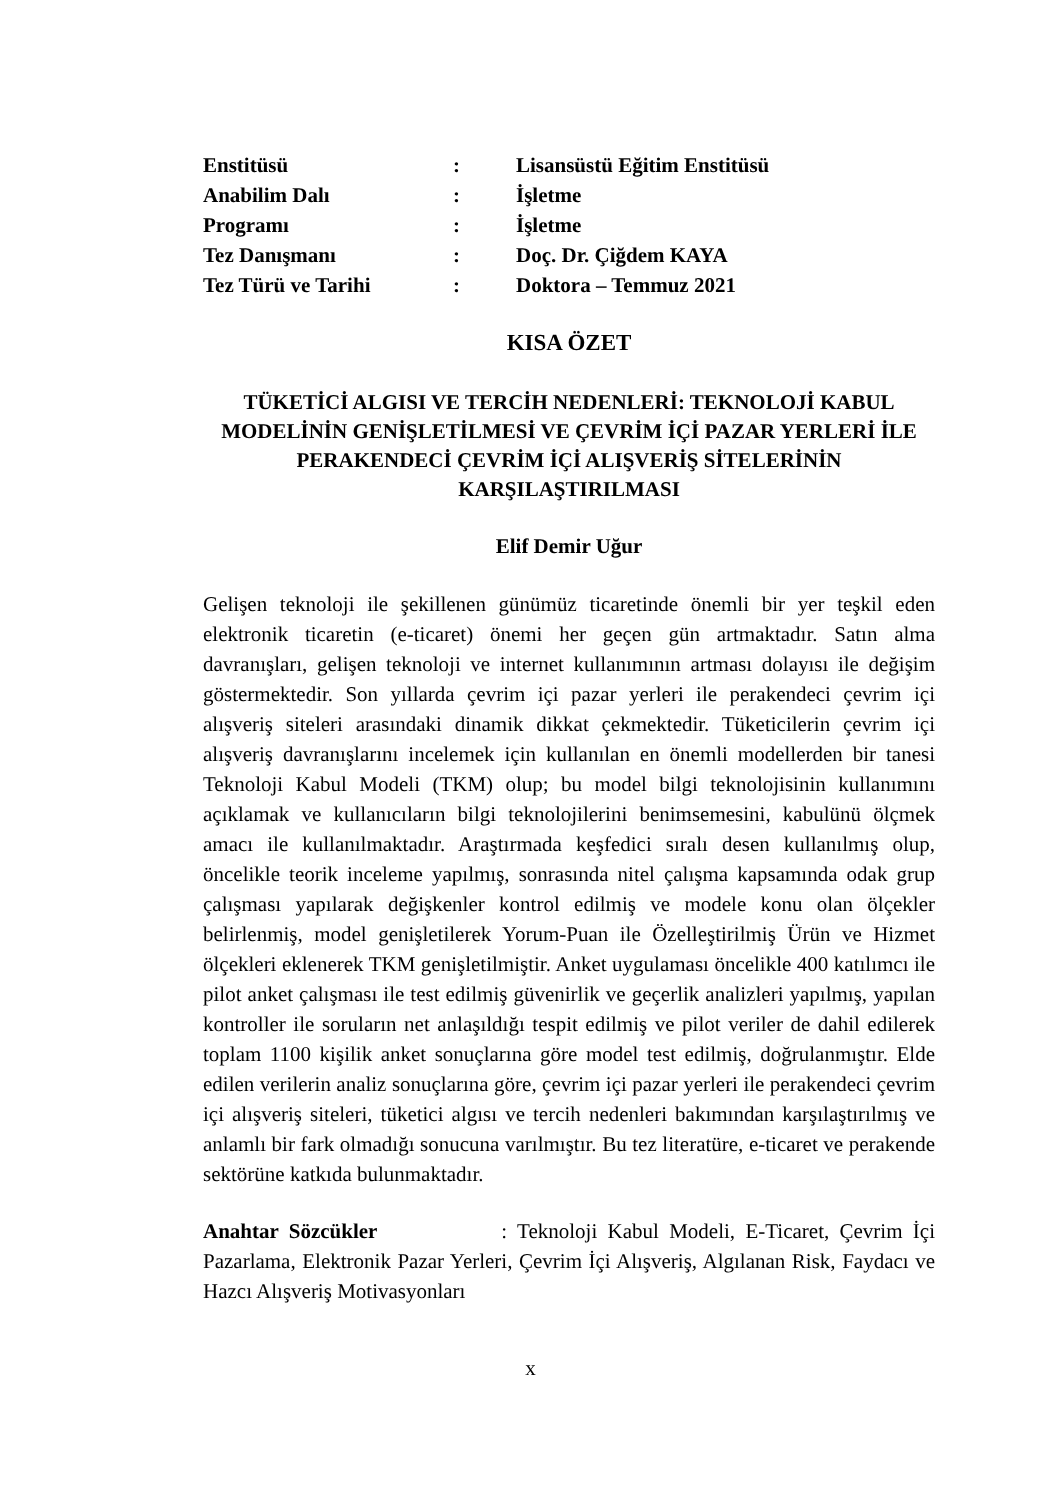| Enstitüsü | : | Lisansüstü Eğitim Enstitüsü |
| Anabilim Dalı | : | İşletme |
| Programı | : | İşletme |
| Tez Danışmanı | : | Doç. Dr. Çiğdem KAYA |
| Tez Türü ve Tarihi | : | Doktora – Temmuz 2021 |
KISA ÖZET
TÜKETİCİ ALGISI VE TERCİH NEDENLERİ: TEKNOLOJİ KABUL MODELİNİN GENİŞLETİLMESİ VE ÇEVRİM İÇİ PAZAR YERLERİ İLE PERAKENDECİ ÇEVRİM İÇİ ALIŞVERİŞ SİTELERİNİN KARŞILAŞTIRILMASI
Elif Demir Uğur
Gelişen teknoloji ile şekillenen günümüz ticaretinde önemli bir yer teşkil eden elektronik ticaretin (e-ticaret) önemi her geçen gün artmaktadır. Satın alma davranışları, gelişen teknoloji ve internet kullanımının artması dolayısı ile değişim göstermektedir. Son yıllarda çevrim içi pazar yerleri ile perakendeci çevrim içi alışveriş siteleri arasındaki dinamik dikkat çekmektedir. Tüketicilerin çevrim içi alışveriş davranışlarını incelemek için kullanılan en önemli modellerden bir tanesi Teknoloji Kabul Modeli (TKM) olup; bu model bilgi teknolojisinin kullanımını açıklamak ve kullanıcıların bilgi teknolojilerini benimsemesini, kabulünü ölçmek amacı ile kullanılmaktadır. Araştırmada keşfedici sıralı desen kullanılmış olup, öncelikle teorik inceleme yapılmış, sonrasında nitel çalışma kapsamında odak grup çalışması yapılarak değişkenler kontrol edilmiş ve modele konu olan ölçekler belirlenmiş, model genişletilerek Yorum-Puan ile Özelleştirilmiş Ürün ve Hizmet ölçekleri eklenerek TKM genişletilmiştir. Anket uygulaması öncelikle 400 katılımcı ile pilot anket çalışması ile test edilmiş güvenirlik ve geçerlik analizleri yapılmış, yapılan kontroller ile soruların net anlaşıldığı tespit edilmiş ve pilot veriler de dahil edilerek toplam 1100 kişilik anket sonuçlarına göre model test edilmiş, doğrulanmıştır. Elde edilen verilerin analiz sonuçlarına göre, çevrim içi pazar yerleri ile perakendeci çevrim içi alışveriş siteleri, tüketici algısı ve tercih nedenleri bakımından karşılaştırılmış ve anlamlı bir fark olmadığı sonucuna varılmıştır. Bu tez literatüre, e-ticaret ve perakende sektörüne katkıda bulunmaktadır.
Anahtar Sözcükler : Teknoloji Kabul Modeli, E-Ticaret, Çevrim İçi Pazarlama, Elektronik Pazar Yerleri, Çevrim İçi Alışveriş, Algılanan Risk, Faydacı ve Hazcı Alışveriş Motivasyonları
x